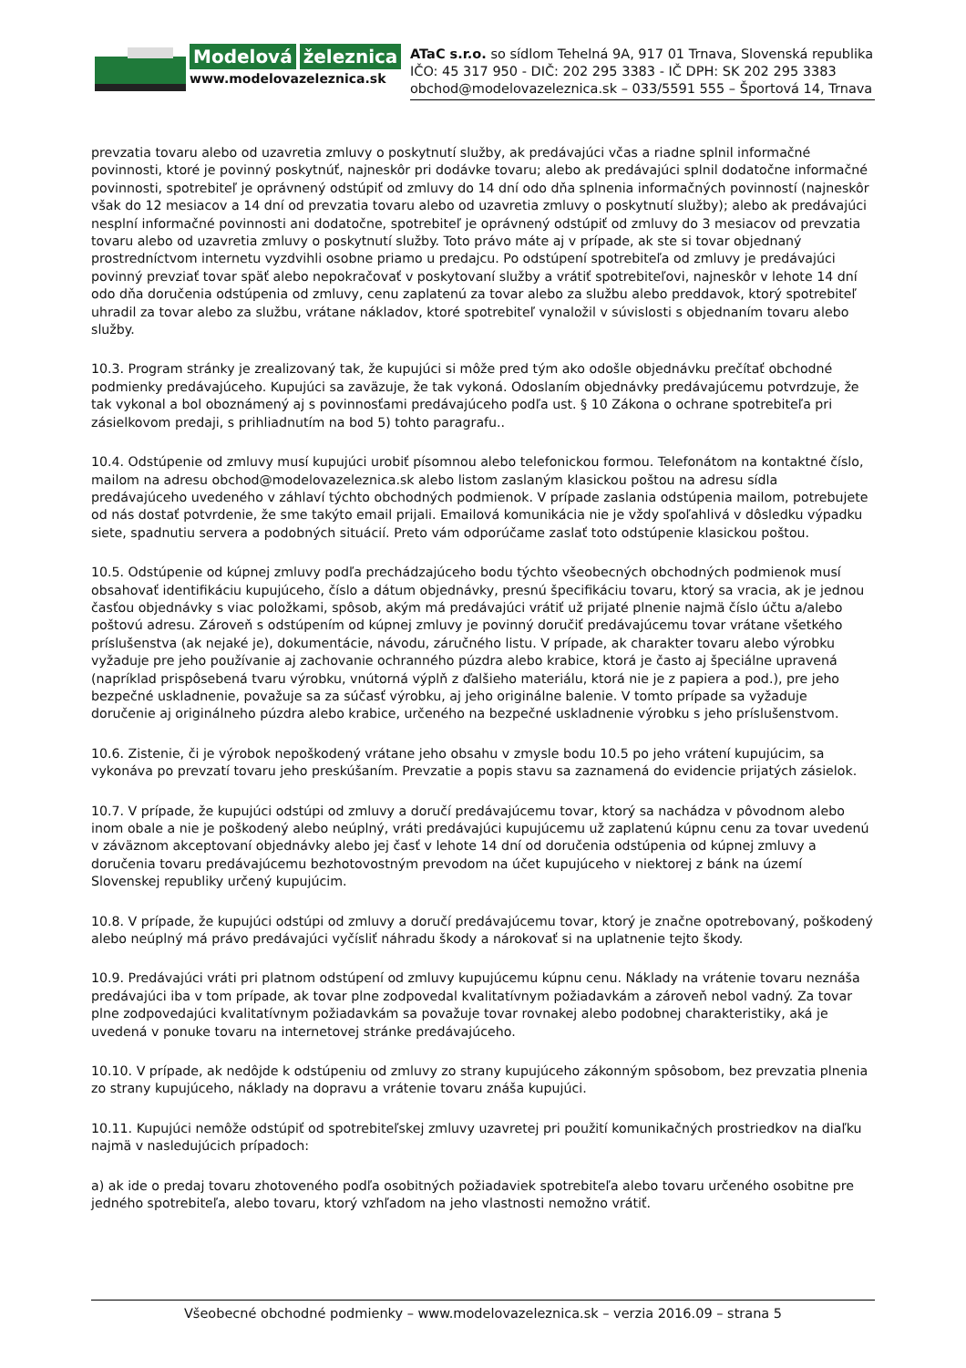Modelová železnica
www.modelovazeleznica.sk
ATaC s.r.o. so sídlom Tehelná 9A, 917 01 Trnava, Slovenská republika
IČO: 45 317 950 - DIČ: 202 295 3383 - IČ DPH: SK 202 295 3383
obchod@modelovazeleznica.sk – 033/5591 555 – Športová 14, Trnava
prevzatia tovaru alebo od uzavretia zmluvy o poskytnutí služby, ak predávajúci včas a riadne splnil informačné povinnosti, ktoré je povinný poskytnúť, najneskôr pri dodávke tovaru; alebo ak predávajúci splnil dodatočne informačné povinnosti, spotrebiteľ je oprávnený odstúpiť od zmluvy do 14 dní odo dňa splnenia informačných povinností (najneskôr však do 12 mesiacov a 14 dní od prevzatia tovaru alebo od uzavretia zmluvy o poskytnutí služby); alebo ak predávajúci nesplní informačné povinnosti ani dodatočne, spotrebiteľ je oprávnený odstúpiť od zmluvy do 3 mesiacov od prevzatia tovaru alebo od uzavretia zmluvy o poskytnutí služby. Toto právo máte aj v prípade, ak ste si tovar objednaný prostredníctvom internetu vyzdvihli osobne priamo u predajcu. Po odstúpení spotrebiteľa od zmluvy je predávajúci povinný prevziať tovar späť alebo nepokračovať v poskytovaní služby a vrátiť spotrebiteľovi, najneskôr v lehote 14 dní odo dňa doručenia odstúpenia od zmluvy, cenu zaplatenú za tovar alebo za službu alebo preddavok, ktorý spotrebiteľ uhradil za tovar alebo za službu, vrátane nákladov, ktoré spotrebiteľ vynaložil v súvislosti s objednaním tovaru alebo služby.
10.3. Program stránky je zrealizovaný tak, že kupujúci si môže pred tým ako odošle objednávku prečítať obchodné podmienky predávajúceho. Kupujúci sa zaväzuje, že tak vykoná. Odoslaním objednávky predávajúcemu potvrdzuje, že tak vykonal a bol oboznámený aj s povinnosťami predávajúceho podľa ust. § 10 Zákona o ochrane spotrebiteľa pri zásielkovom predaji, s prihliadnutím na bod 5) tohto paragrafu..
10.4. Odstúpenie od zmluvy musí kupujúci urobiť písomnou alebo telefonickou formou. Telefonátom na kontaktné číslo, mailom na adresu obchod@modelovazeleznica.sk alebo listom zaslaným klasickou poštou na adresu sídla predávajúceho uvedeného v záhlaví týchto obchodných podmienok. V prípade zaslania odstúpenia mailom, potrebujete od nás dostať potvrdenie, že sme takýto email prijali. Emailová komunikácia nie je vždy spoľahlivá v dôsledku výpadku siete, spadnutiu servera a podobných situácií. Preto vám odporúčame zaslať toto odstúpenie klasickou poštou.
10.5. Odstúpenie od kúpnej zmluvy podľa prechádzajúceho bodu týchto všeobecných obchodných podmienok musí obsahovať identifikáciu kupujúceho, číslo a dátum objednávky, presnú špecifikáciu tovaru, ktorý sa vracia, ak je jednou časťou objednávky s viac položkami, spôsob, akým má predávajúci vrátiť už prijaté plnenie najmä číslo účtu a/alebo poštovú adresu. Zároveň s odstúpením od kúpnej zmluvy je povinný doručiť predávajúcemu tovar vrátane všetkého príslušenstva (ak nejaké je), dokumentácie, návodu, záručného listu. V prípade, ak charakter tovaru alebo výrobku vyžaduje pre jeho používanie aj zachovanie ochranného púzdra alebo krabice, ktorá je často aj špeciálne upravená (napríklad prispôsebená tvaru výrobku, vnútorná výplň z ďalšieho materiálu, ktorá nie je z papiera a pod.), pre jeho bezpečné uskladnenie, považuje sa za súčasť výrobku, aj jeho originálne balenie. V tomto prípade sa vyžaduje doručenie aj originálneho púzdra alebo krabice, určeného na bezpečné uskladnenie výrobku s jeho príslušenstvom.
10.6. Zistenie, či je výrobok nepoškodený vrátane jeho obsahu v zmysle bodu 10.5 po jeho vrátení kupujúcim, sa vykonáva po prevzatí tovaru jeho preskúšaním. Prevzatie a popis stavu sa zaznamená do evidencie prijatých zásielok.
10.7. V prípade, že kupujúci odstúpi od zmluvy a doručí predávajúcemu tovar, ktorý sa nachádza v pôvodnom alebo inom obale a nie je poškodený alebo neúplný, vráti predávajúci kupujúcemu už zaplatenú kúpnu cenu za tovar uvedenú v záväznom akceptovaní objednávky alebo jej časť v lehote 14 dní od doručenia odstúpenia od kúpnej zmluvy a doručenia tovaru predávajúcemu bezhotovostným prevodom na účet kupujúceho v niektorej z bánk na území Slovenskej republiky určený kupujúcim.
10.8. V prípade, že kupujúci odstúpi od zmluvy a doručí predávajúcemu tovar, ktorý je značne opotrebovaný, poškodený alebo neúplný má právo predávajúci vyčísliť náhradu škody a nárokovať si na uplatnenie tejto škody.
10.9. Predávajúci vráti pri platnom odstúpení od zmluvy kupujúcemu kúpnu cenu. Náklady na vrátenie tovaru neznáša predávajúci iba v tom prípade, ak tovar plne zodpovedal kvalitatívnym požiadavkám a zároveň nebol vadný. Za tovar plne zodpovedajúci kvalitatívnym požiadavkám sa považuje tovar rovnakej alebo podobnej charakteristiky, aká je uvedená v ponuke tovaru na internetovej stránke predávajúceho.
10.10. V prípade, ak nedôjde k odstúpeniu od zmluvy zo strany kupujúceho zákonným spôsobom, bez prevzatia plnenia zo strany kupujúceho, náklady na dopravu a vrátenie tovaru znáša kupujúci.
10.11. Kupujúci nemôže odstúpiť od spotrebiteľskej zmluvy uzavretej pri použití komunikačných prostriedkov na diaľku najmä v nasledujúcich prípadoch:
a) ak ide o predaj tovaru zhotoveného podľa osobitných požiadaviek spotrebiteľa alebo tovaru určeného osobitne pre jedného spotrebiteľa, alebo tovaru, ktorý vzhľadom na jeho vlastnosti nemožno vrátiť.
Všeobecné obchodné podmienky – www.modelovazeleznica.sk – verzia 2016.09 – strana 5